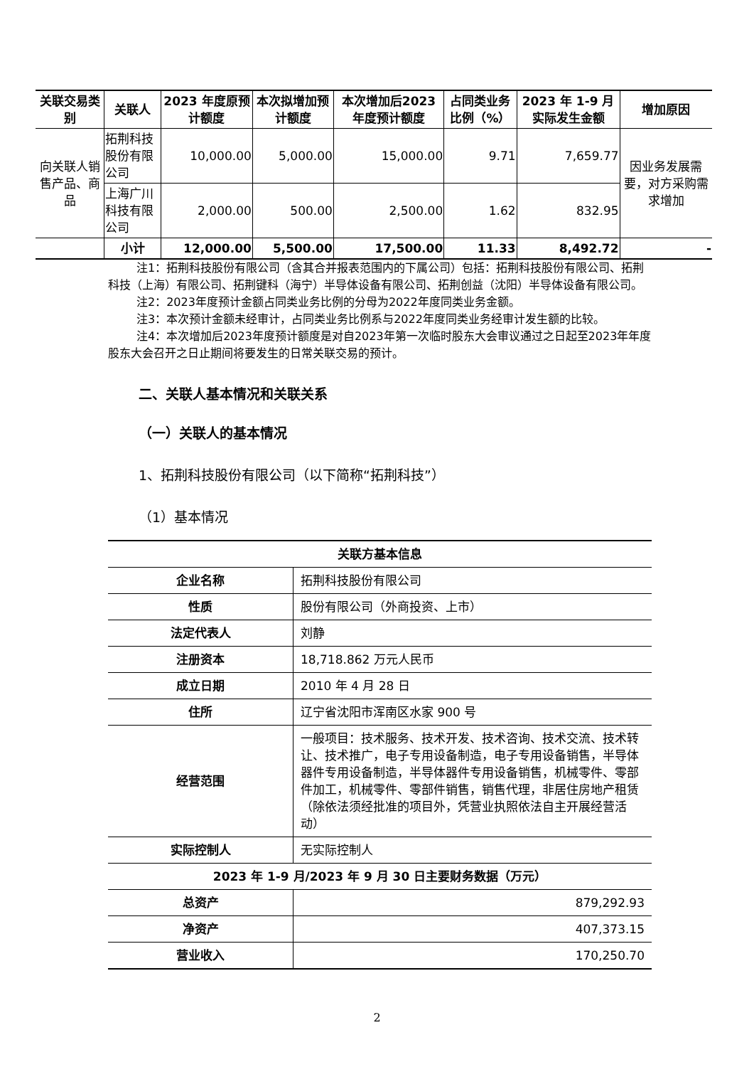| 关联交易类别 | 关联人 | 2023 年度原预计额度 | 本次拟增加预计额度 | 本次增加后2023 年度预计额度 | 占同类业务比例（%） | 2023 年 1-9 月实际发生金额 | 增加原因 |
| --- | --- | --- | --- | --- | --- | --- | --- |
| 向关联人销售产品、商品 | 拓荆科技股份有限公司 | 10,000.00 | 5,000.00 | 15,000.00 | 9.71 | 7,659.77 | 因业务发展需要，对方采购需求增加 |
| | 上海广川科技有限公司 | 2,000.00 | 500.00 | 2,500.00 | 1.62 | 832.95 | |
| | 小计 | 12,000.00 | 5,500.00 | 17,500.00 | 11.33 | 8,492.72 | - |
注1：拓荆科技股份有限公司（含其合并报表范围内的下属公司）包括：拓荆科技股份有限公司、拓荆科技（上海）有限公司、拓荆键科（海宁）半导体设备有限公司、拓荆创益（沈阳）半导体设备有限公司。
注2：2023年度预计金额占同类业务比例的分母为2022年度同类业务金额。
注3：本次预计金额未经审计，占同类业务比例系与2022年度同类业务经审计发生额的比较。
注4：本次增加后2023年度预计额度是对自2023年第一次临时股东大会审议通过之日起至2023年年度股东大会召开之日止期间将要发生的日常关联交易的预计。
二、关联人基本情况和关联关系
（一）关联人的基本情况
1、拓荆科技股份有限公司（以下简称“拓荆科技”）
（1）基本情况
| 关联方基本信息 | |
| 企业名称 | 拓荆科技股份有限公司 |
| 性质 | 股份有限公司（外商投资、上市） |
| 法定代表人 | 刘静 |
| 注册资本 | 18,718.862 万元人民币 |
| 成立日期 | 2010 年 4 月 28 日 |
| 住所 | 辽宁省沈阳市浑南区水家 900 号 |
| 经营范围 | 一般项目：技术服务、技术开发、技术咨询、技术交流、技术转让、技术推广，电子专用设备制造，电子专用设备销售，半导体器件专用设备制造，半导体器件专用设备销售，机械零件、零部件加工，机械零件、零部件销售，销售代理，非居住房地产租赁（除依法须经批准的项目外，凭营业执照依法自主开展经营活动） |
| 实际控制人 | 无实际控制人 |
| 2023 年 1-9 月/2023 年 9 月 30 日主要财务数据（万元） | |
| 总资产 | 879,292.93 |
| 净资产 | 407,373.15 |
| 营业收入 | 170,250.70 |
2